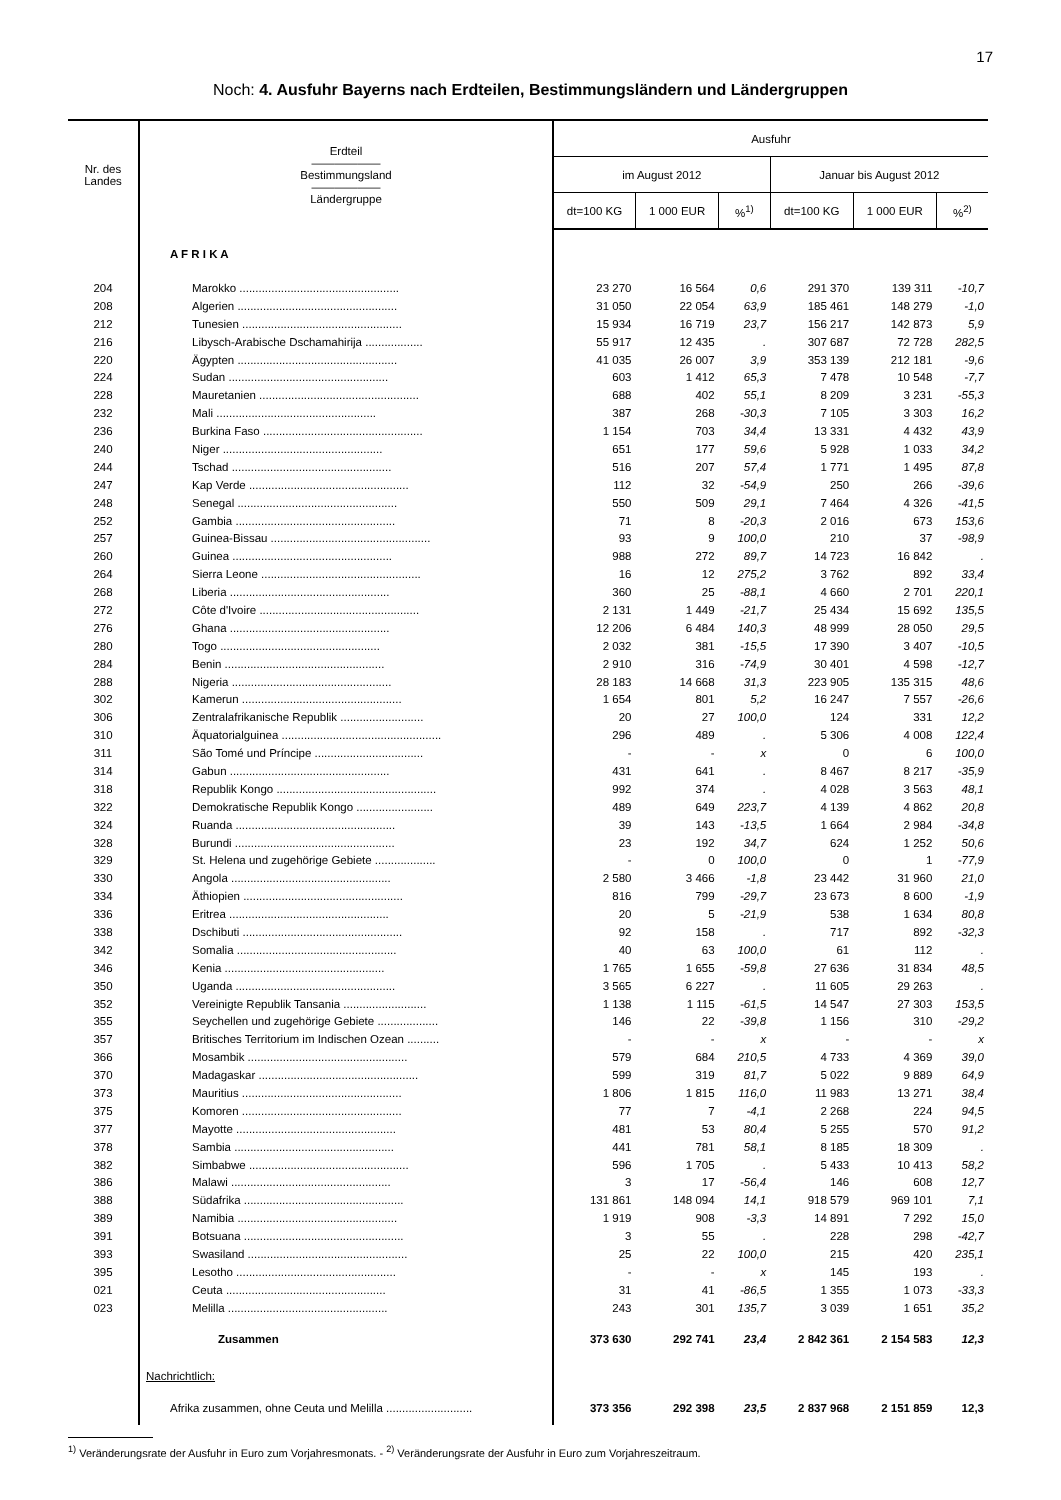17
Noch: 4. Ausfuhr Bayerns nach Erdteilen, Bestimmungsländern und Ländergruppen
| Nr. des Landes | Erdteil —————— Bestimmungsland —————— Ländergruppe | Ausfuhr | | | | | |
| --- | --- | --- | --- | --- | --- | --- | --- |
| | | im August 2012 | | | Januar bis August 2012 | | |
| | | dt=100 KG | 1 000 EUR | %<sup>1)</sup> | dt=100 KG | 1 000 EUR | %<sup>2)</sup> |
| | A F R I K A | | | | | | |
| 204 | Marokko .................................................. | 23 270 | 16 564 | 0,6 | 291 370 | 139 311 | -10,7 |
| 208 | Algerien .................................................. | 31 050 | 22 054 | 63,9 | 185 461 | 148 279 | -1,0 |
| 212 | Tunesien .................................................. | 15 934 | 16 719 | 23,7 | 156 217 | 142 873 | 5,9 |
| 216 | Libysch-Arabische Dschamahirija .................. | 55 917 | 12 435 | . | 307 687 | 72 728 | 282,5 |
| 220 | Ägypten .................................................. | 41 035 | 26 007 | 3,9 | 353 139 | 212 181 | -9,6 |
| 224 | Sudan .................................................. | 603 | 1 412 | 65,3 | 7 478 | 10 548 | -7,7 |
| 228 | Mauretanien .................................................. | 688 | 402 | 55,1 | 8 209 | 3 231 | -55,3 |
| 232 | Mali .................................................. | 387 | 268 | -30,3 | 7 105 | 3 303 | 16,2 |
| 236 | Burkina Faso .................................................. | 1 154 | 703 | 34,4 | 13 331 | 4 432 | 43,9 |
| 240 | Niger .................................................. | 651 | 177 | 59,6 | 5 928 | 1 033 | 34,2 |
| 244 | Tschad .................................................. | 516 | 207 | 57,4 | 1 771 | 1 495 | 87,8 |
| 247 | Kap Verde .................................................. | 112 | 32 | -54,9 | 250 | 266 | -39,6 |
| 248 | Senegal .................................................. | 550 | 509 | 29,1 | 7 464 | 4 326 | -41,5 |
| 252 | Gambia .................................................. | 71 | 8 | -20,3 | 2 016 | 673 | 153,6 |
| 257 | Guinea-Bissau .................................................. | 93 | 9 | 100,0 | 210 | 37 | -98,9 |
| 260 | Guinea .................................................. | 988 | 272 | 89,7 | 14 723 | 16 842 | . |
| 264 | Sierra Leone .................................................. | 16 | 12 | 275,2 | 3 762 | 892 | 33,4 |
| 268 | Liberia .................................................. | 360 | 25 | -88,1 | 4 660 | 2 701 | 220,1 |
| 272 | Côte d'Ivoire .................................................. | 2 131 | 1 449 | -21,7 | 25 434 | 15 692 | 135,5 |
| 276 | Ghana .................................................. | 12 206 | 6 484 | 140,3 | 48 999 | 28 050 | 29,5 |
| 280 | Togo .................................................. | 2 032 | 381 | -15,5 | 17 390 | 3 407 | -10,5 |
| 284 | Benin .................................................. | 2 910 | 316 | -74,9 | 30 401 | 4 598 | -12,7 |
| 288 | Nigeria .................................................. | 28 183 | 14 668 | 31,3 | 223 905 | 135 315 | 48,6 |
| 302 | Kamerun .................................................. | 1 654 | 801 | 5,2 | 16 247 | 7 557 | -26,6 |
| 306 | Zentralafrikanische Republik .......................... | 20 | 27 | 100,0 | 124 | 331 | 12,2 |
| 310 | Äquatorialguinea .................................................. | 296 | 489 | . | 5 306 | 4 008 | 122,4 |
| 311 | São Tomé und Príncipe .................................. | - | - | x | 0 | 6 | 100,0 |
| 314 | Gabun .................................................. | 431 | 641 | . | 8 467 | 8 217 | -35,9 |
| 318 | Republik Kongo .................................................. | 992 | 374 | . | 4 028 | 3 563 | 48,1 |
| 322 | Demokratische Republik Kongo ........................ | 489 | 649 | 223,7 | 4 139 | 4 862 | 20,8 |
| 324 | Ruanda .................................................. | 39 | 143 | -13,5 | 1 664 | 2 984 | -34,8 |
| 328 | Burundi .................................................. | 23 | 192 | 34,7 | 624 | 1 252 | 50,6 |
| 329 | St. Helena und zugehörige Gebiete ................... | - | 0 | 100,0 | 0 | 1 | -77,9 |
| 330 | Angola .................................................. | 2 580 | 3 466 | -1,8 | 23 442 | 31 960 | 21,0 |
| 334 | Äthiopien .................................................. | 816 | 799 | -29,7 | 23 673 | 8 600 | -1,9 |
| 336 | Eritrea .................................................. | 20 | 5 | -21,9 | 538 | 1 634 | 80,8 |
| 338 | Dschibuti .................................................. | 92 | 158 | . | 717 | 892 | -32,3 |
| 342 | Somalia .................................................. | 40 | 63 | 100,0 | 61 | 112 | . |
| 346 | Kenia .................................................. | 1 765 | 1 655 | -59,8 | 27 636 | 31 834 | 48,5 |
| 350 | Uganda .................................................. | 3 565 | 6 227 | . | 11 605 | 29 263 | . |
| 352 | Vereinigte Republik Tansania .......................... | 1 138 | 1 115 | -61,5 | 14 547 | 27 303 | 153,5 |
| 355 | Seychellen und zugehörige Gebiete ................... | 146 | 22 | -39,8 | 1 156 | 310 | -29,2 |
| 357 | Britisches Territorium im Indischen Ozean .......... | - | - | x | - | - | x |
| 366 | Mosambik .................................................. | 579 | 684 | 210,5 | 4 733 | 4 369 | 39,0 |
| 370 | Madagaskar .................................................. | 599 | 319 | 81,7 | 5 022 | 9 889 | 64,9 |
| 373 | Mauritius .................................................. | 1 806 | 1 815 | 116,0 | 11 983 | 13 271 | 38,4 |
| 375 | Komoren .................................................. | 77 | 7 | -4,1 | 2 268 | 224 | 94,5 |
| 377 | Mayotte .................................................. | 481 | 53 | 80,4 | 5 255 | 570 | 91,2 |
| 378 | Sambia .................................................. | 441 | 781 | 58,1 | 8 185 | 18 309 | . |
| 382 | Simbabwe .................................................. | 596 | 1 705 | . | 5 433 | 10 413 | 58,2 |
| 386 | Malawi .................................................. | 3 | 17 | -56,4 | 146 | 608 | 12,7 |
| 388 | Südafrika .................................................. | 131 861 | 148 094 | 14,1 | 918 579 | 969 101 | 7,1 |
| 389 | Namibia .................................................. | 1 919 | 908 | -3,3 | 14 891 | 7 292 | 15,0 |
| 391 | Botsuana .................................................. | 3 | 55 | . | 228 | 298 | -42,7 |
| 393 | Swasiland .................................................. | 25 | 22 | 100,0 | 215 | 420 | 235,1 |
| 395 | Lesotho .................................................. | - | - | x | 145 | 193 | . |
| 021 | Ceuta .................................................. | 31 | 41 | -86,5 | 1 355 | 1 073 | -33,3 |
| 023 | Melilla .................................................. | 243 | 301 | 135,7 | 3 039 | 1 651 | 35,2 |
| | Zusammen | 373 630 | 292 741 | 23,4 | 2 842 361 | 2 154 583 | 12,3 |
| | Nachrichtlich: | | | | | | |
| | Afrika zusammen, ohne Ceuta und Melilla ........................... | 373 356 | 292 398 | 23,5 | 2 837 968 | 2 151 859 | 12,3 |
<sup>1)</sup> Veränderungsrate der Ausfuhr in Euro zum Vorjahresmonats. - <sup>2)</sup> Veränderungsrate der Ausfuhr in Euro zum Vorjahreszeitraum.